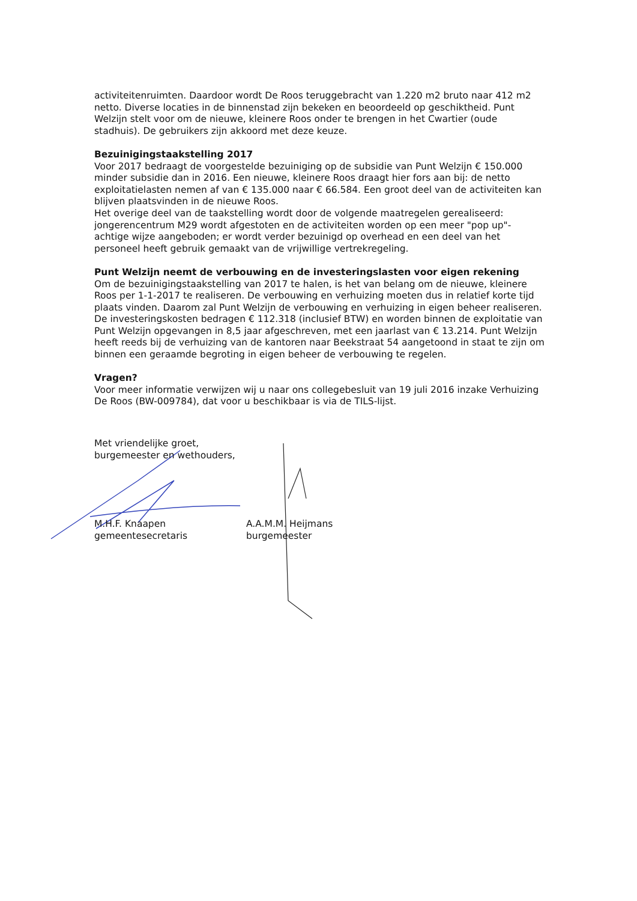activiteitenruimten. Daardoor wordt De Roos teruggebracht van 1.220 m2 bruto naar 412 m2 netto. Diverse locaties in de binnenstad zijn bekeken en beoordeeld op geschiktheid. Punt Welzijn stelt voor om de nieuwe, kleinere Roos onder te brengen in het Cwartier (oude stadhuis). De gebruikers zijn akkoord met deze keuze.
Bezuinigingstaakstelling 2017
Voor 2017 bedraagt de voorgestelde bezuiniging op de subsidie van Punt Welzijn € 150.000 minder subsidie dan in 2016. Een nieuwe, kleinere Roos draagt hier fors aan bij: de netto exploitatielasten nemen af van € 135.000 naar € 66.584. Een groot deel van de activiteiten kan blijven plaatsvinden in de nieuwe Roos.
Het overige deel van de taakstelling wordt door de volgende maatregelen gerealiseerd: jongerencentrum M29 wordt afgestoten en de activiteiten worden op een meer "pop up"-achtige wijze aangeboden; er wordt verder bezuinigd op overhead en een deel van het personeel heeft gebruik gemaakt van de vrijwillige vertrekregeling.
Punt Welzijn neemt de verbouwing en de investeringslasten voor eigen rekening
Om de bezuinigingstaakstelling van 2017 te halen, is het van belang om de nieuwe, kleinere Roos per 1-1-2017 te realiseren. De verbouwing en verhuizing moeten dus in relatief korte tijd plaats vinden. Daarom zal Punt Welzijn de verbouwing en verhuizing in eigen beheer realiseren. De investeringskosten bedragen € 112.318 (inclusief BTW) en worden binnen de exploitatie van Punt Welzijn opgevangen in 8,5 jaar afgeschreven, met een jaarlast van € 13.214. Punt Welzijn heeft reeds bij de verhuizing van de kantoren naar Beekstraat 54 aangetoond in staat te zijn om binnen een geraamde begroting in eigen beheer de verbouwing te regelen.
Vragen?
Voor meer informatie verwijzen wij u naar ons collegebesluit van 19 juli 2016 inzake Verhuizing De Roos (BW-009784), dat voor u beschikbaar is via de TILS-lijst.
Met vriendelijke groet,
burgemeester en wethouders,
M.H.F. Knaapen
gemeentesecretaris
A.A.M.M. Heijmans
burgemeester